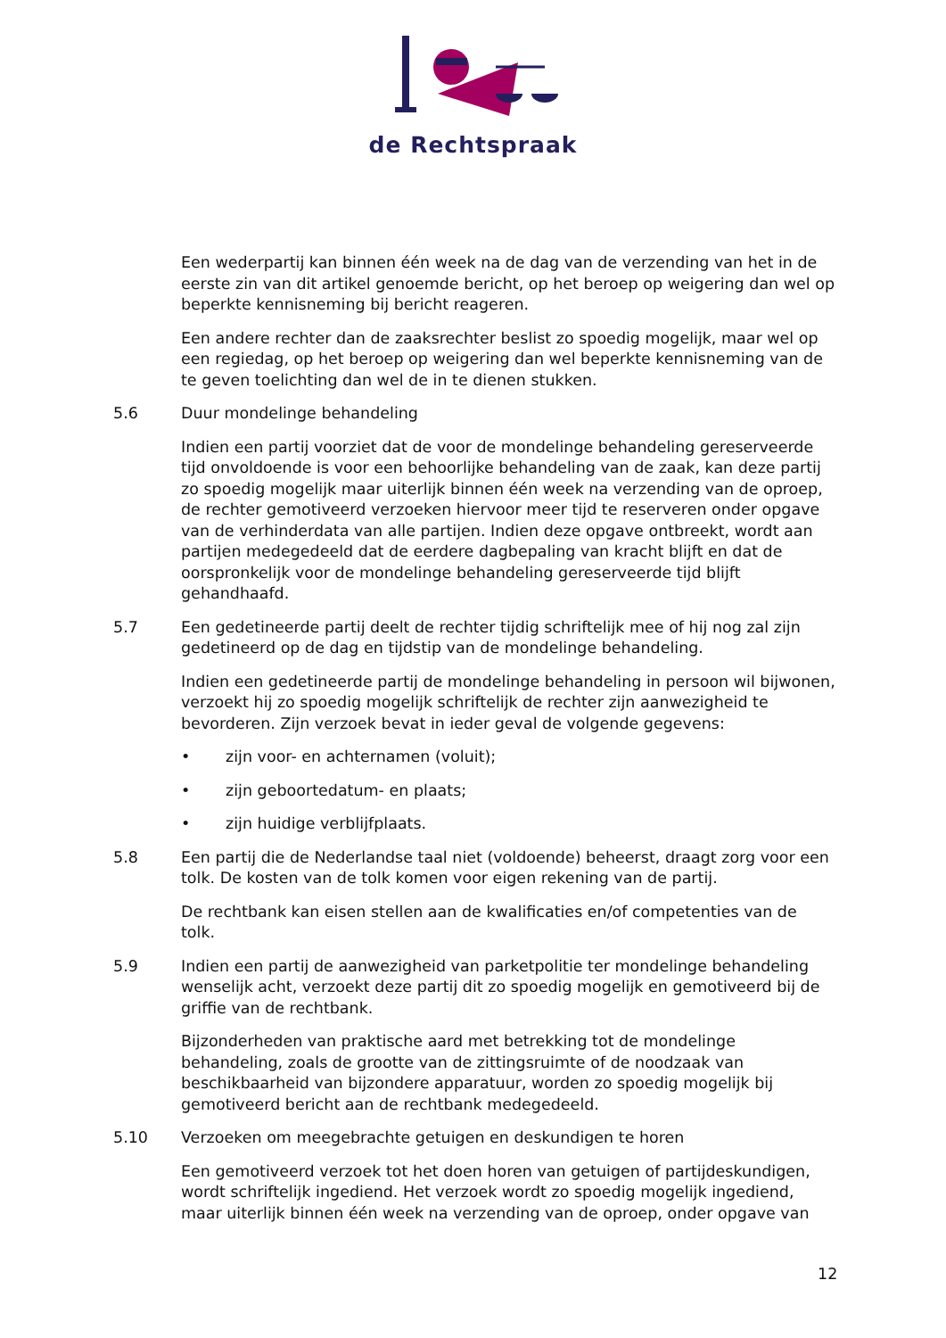de Rechtspraak
Een wederpartij kan binnen één week na de dag van de verzending van het in de eerste zin van dit artikel genoemde bericht, op het beroep op weigering dan wel op beperkte kennisneming bij bericht reageren.
Een andere rechter dan de zaaksrechter beslist zo spoedig mogelijk, maar wel op een regiedag, op het beroep op weigering dan wel beperkte kennisneming van de te geven toelichting dan wel de in te dienen stukken.
5.6 Duur mondelinge behandeling
Indien een partij voorziet dat de voor de mondelinge behandeling gereserveerde tijd onvoldoende is voor een behoorlijke behandeling van de zaak, kan deze partij zo spoedig mogelijk maar uiterlijk binnen één week na verzending van de oproep, de rechter gemotiveerd verzoeken hiervoor meer tijd te reserveren onder opgave van de verhinderdata van alle partijen. Indien deze opgave ontbreekt, wordt aan partijen medegedeeld dat de eerdere dagbepaling van kracht blijft en dat de oorspronkelijk voor de mondelinge behandeling gereserveerde tijd blijft gehandhaafd.
5.7 Een gedetineerde partij deelt de rechter tijdig schriftelijk mee of hij nog zal zijn gedetineerd op de dag en tijdstip van de mondelinge behandeling.
Indien een gedetineerde partij de mondelinge behandeling in persoon wil bijwonen, verzoekt hij zo spoedig mogelijk schriftelijk de rechter zijn aanwezigheid te bevorderen. Zijn verzoek bevat in ieder geval de volgende gegevens:
• zijn voor- en achternamen (voluit);
• zijn geboortedatum- en plaats;
• zijn huidige verblijfplaats.
5.8 Een partij die de Nederlandse taal niet (voldoende) beheerst, draagt zorg voor een tolk. De kosten van de tolk komen voor eigen rekening van de partij.
De rechtbank kan eisen stellen aan de kwalificaties en/of competenties van de tolk.
5.9 Indien een partij de aanwezigheid van parketpolitie ter mondelinge behandeling wenselijk acht, verzoekt deze partij dit zo spoedig mogelijk en gemotiveerd bij de griffie van de rechtbank.
Bijzonderheden van praktische aard met betrekking tot de mondelinge behandeling, zoals de grootte van de zittingsruimte of de noodzaak van beschikbaarheid van bijzondere apparatuur, worden zo spoedig mogelijk bij gemotiveerd bericht aan de rechtbank medegedeeld.
5.10 Verzoeken om meegebrachte getuigen en deskundigen te horen
Een gemotiveerd verzoek tot het doen horen van getuigen of partijdeskundigen, wordt schriftelijk ingediend. Het verzoek wordt zo spoedig mogelijk ingediend, maar uiterlijk binnen één week na verzending van de oproep, onder opgave van
12